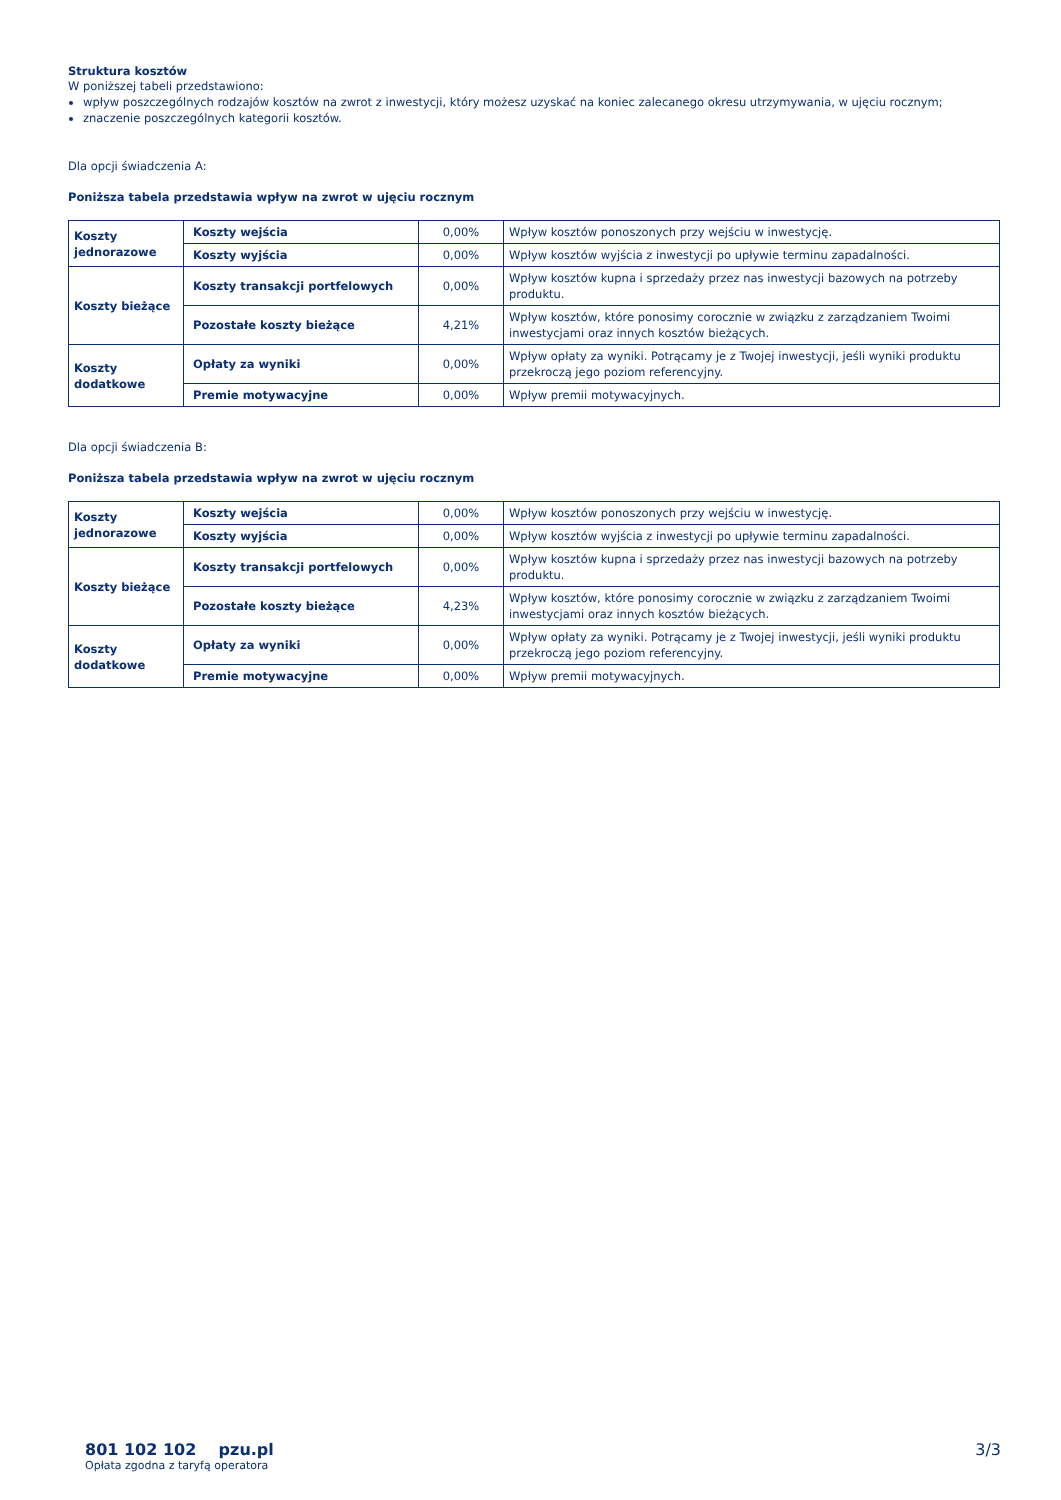Struktura kosztów
W poniższej tabeli przedstawiono:
wpływ poszczególnych rodzajów kosztów na zwrot z inwestycji, który możesz uzyskać na koniec zalecanego okresu utrzymywania, w ujęciu rocznym;
znaczenie poszczególnych kategorii kosztów.
Dla opcji świadczenia A:
Poniższa tabela przedstawia wpływ na zwrot w ujęciu rocznym
| Koszty jednorazowe | Koszty wejścia | 0,00% | Wpływ kosztów ponoszonych przy wejściu w inwestycję. |
| | Koszty wyjścia | 0,00% | Wpływ kosztów wyjścia z inwestycji po upływie terminu zapadalności. |
| Koszty bieżące | Koszty transakcji portfelowych | 0,00% | Wpływ kosztów kupna i sprzedaży przez nas inwestycji bazowych na potrzeby produktu. |
| | Pozostałe koszty bieżące | 4,21% | Wpływ kosztów, które ponosimy corocznie w związku z zarządzaniem Twoimi inwestycjami oraz innych kosztów bieżących. |
| Koszty dodatkowe | Opłaty za wyniki | 0,00% | Wpływ opłaty za wyniki. Potrącamy je z Twojej inwestycji, jeśli wyniki produktu przekroczą jego poziom referencyjny. |
| | Premie motywacyjne | 0,00% | Wpływ premii motywacyjnych. |
Dla opcji świadczenia B:
Poniższa tabela przedstawia wpływ na zwrot w ujęciu rocznym
| Koszty jednorazowe | Koszty wejścia | 0,00% | Wpływ kosztów ponoszonych przy wejściu w inwestycję. |
| | Koszty wyjścia | 0,00% | Wpływ kosztów wyjścia z inwestycji po upływie terminu zapadalności. |
| Koszty bieżące | Koszty transakcji portfelowych | 0,00% | Wpływ kosztów kupna i sprzedaży przez nas inwestycji bazowych na potrzeby produktu. |
| | Pozostałe koszty bieżące | 4,23% | Wpływ kosztów, które ponosimy corocznie w związku z zarządzaniem Twoimi inwestycjami oraz innych kosztów bieżących. |
| Koszty dodatkowe | Opłaty za wyniki | 0,00% | Wpływ opłaty za wyniki. Potrącamy je z Twojej inwestycji, jeśli wyniki produktu przekroczą jego poziom referencyjny. |
| | Premie motywacyjne | 0,00% | Wpływ premii motywacyjnych. |
801 102 102 pzu.pl
Opłata zgodna z taryfą operatora
3/3